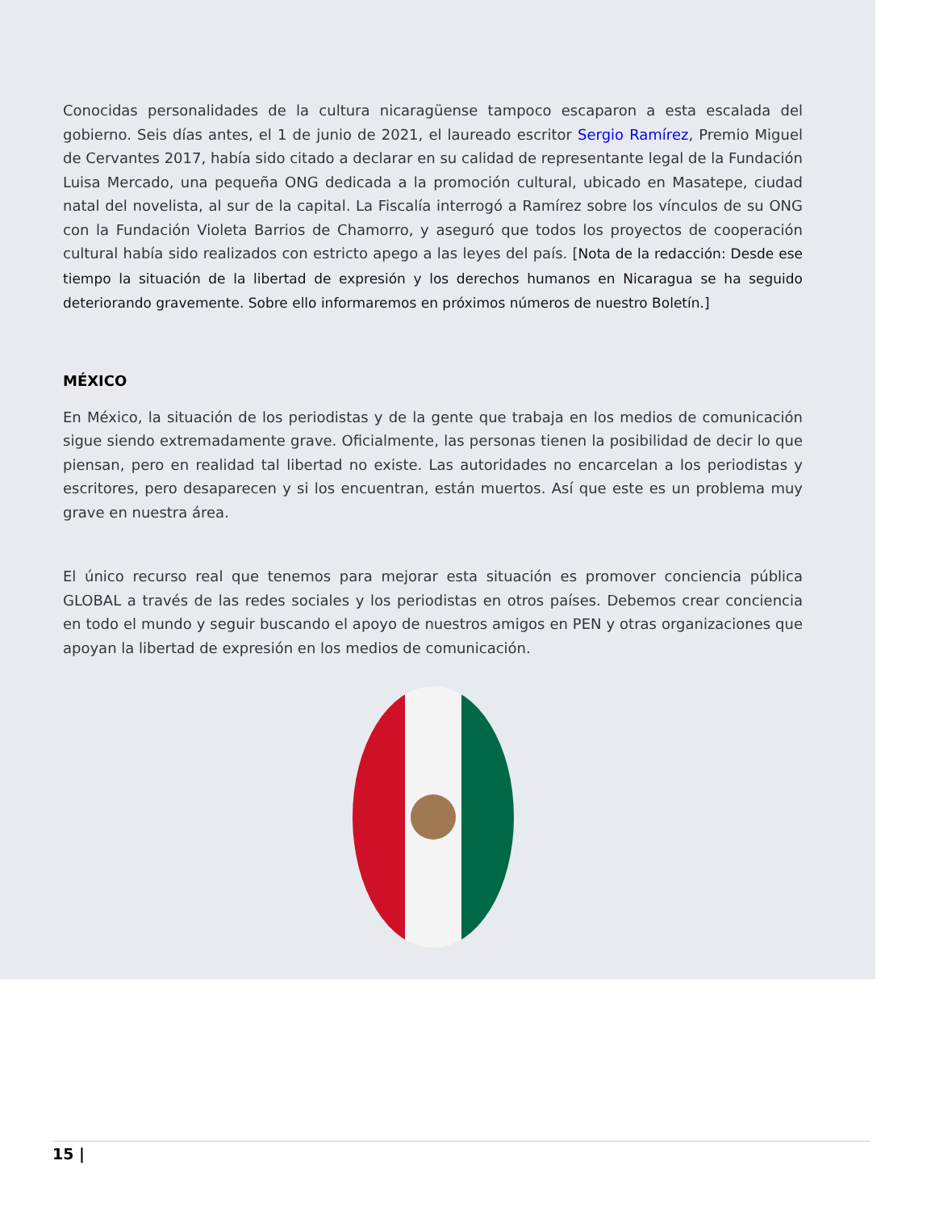Conocidas personalidades de la cultura nicaragüense tampoco escaparon a esta escalada del gobierno. Seis días antes, el 1 de junio de 2021, el laureado escritor Sergio Ramírez, Premio Miguel de Cervantes 2017, había sido citado a declarar en su calidad de representante legal de la Fundación Luisa Mercado, una pequeña ONG dedicada a la promoción cultural, ubicado en Masatepe, ciudad natal del novelista, al sur de la capital. La Fiscalía interrogó a Ramírez sobre los vínculos de su ONG con la Fundación Violeta Barrios de Chamorro, y aseguró que todos los proyectos de cooperación cultural había sido realizados con estricto apego a las leyes del país. [Nota de la redacción: Desde ese tiempo la situación de la libertad de expresión y los derechos humanos en Nicaragua se ha seguido deteriorando gravemente. Sobre ello informaremos en próximos números de nuestro Boletín.]
MÉXICO
En México, la situación de los periodistas y de la gente que trabaja en los medios de comunicación sigue siendo extremadamente grave. Oficialmente, las personas tienen la posibilidad de decir lo que piensan, pero en realidad tal libertad no existe. Las autoridades no encarcelan a los periodistas y escritores, pero desaparecen y si los encuentran, están muertos. Así que este es un problema muy grave en nuestra área.
El único recurso real que tenemos para mejorar esta situación es promover conciencia pública GLOBAL a través de las redes sociales y los periodistas en otros países. Debemos crear conciencia en todo el mundo y seguir buscando el apoyo de nuestros amigos en PEN y otras organizaciones que apoyan la libertad de expresión en los medios de comunicación.
15 |